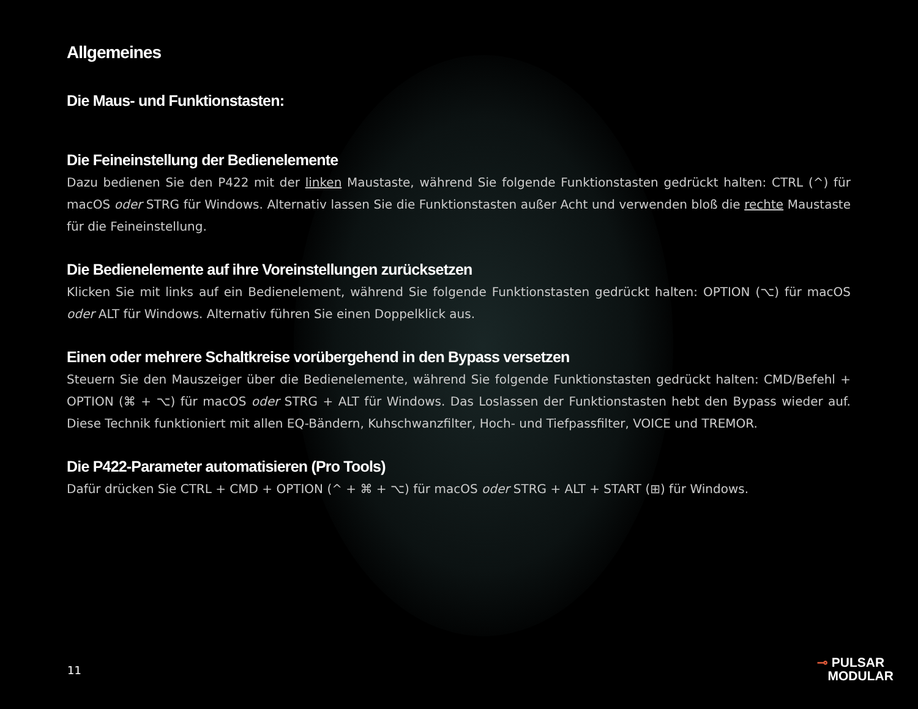Allgemeines
Die Maus- und Funktionstasten:
Die Feineinstellung der Bedienelemente
Dazu bedienen Sie den P422 mit der linken Maustaste, während Sie folgende Funktionstasten gedrückt halten: CTRL (^) für macOS oder STRG für Windows. Alternativ lassen Sie die Funktionstasten außer Acht und verwenden bloß die rechte Maustaste für die Feineinstellung.
Die Bedienelemente auf ihre Voreinstellungen zurücksetzen
Klicken Sie mit links auf ein Bedienelement, während Sie folgende Funktionstasten gedrückt halten: OPTION (⌥) für macOS oder ALT für Windows. Alternativ führen Sie einen Doppelklick aus.
Einen oder mehrere Schaltkreise vorübergehend in den Bypass versetzen
Steuern Sie den Mauszeiger über die Bedienelemente, während Sie folgende Funktionstasten gedrückt halten: CMD/Befehl + OPTION (⌘ + ⌥) für macOS oder STRG + ALT für Windows. Das Loslassen der Funktionstasten hebt den Bypass wieder auf. Diese Technik funktioniert mit allen EQ-Bändern, Kuhschwanzfilter, Hoch- und Tiefpassfilter, VOICE und TREMOR.
Die P422-Parameter automatisieren (Pro Tools)
Dafür drücken Sie CTRL + CMD + OPTION (^ + ⌘ + ⌥) für macOS oder STRG + ALT + START (⊞) für Windows.
11
⊸ PULSAR
MODULAR